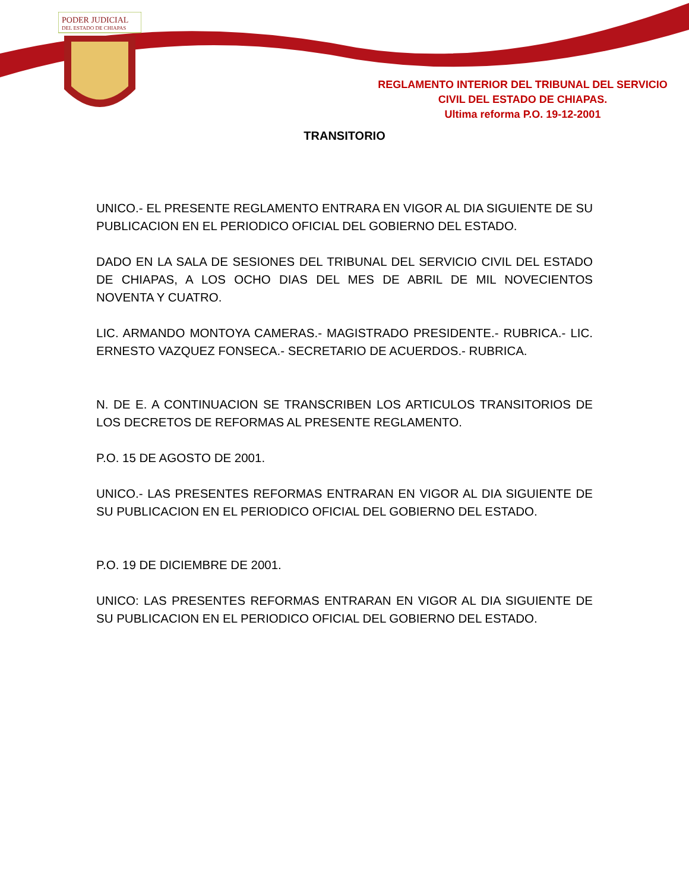PODER JUDICIAL
DEL ESTADO DE CHIAPAS
REGLAMENTO INTERIOR DEL TRIBUNAL DEL SERVICIO
CIVIL DEL ESTADO DE CHIAPAS.
Ultima reforma P.O. 19-12-2001
TRANSITORIO
UNICO.- EL PRESENTE REGLAMENTO ENTRARA EN VIGOR AL DIA SIGUIENTE DE SU PUBLICACION EN EL PERIODICO OFICIAL DEL GOBIERNO DEL ESTADO.
DADO EN LA SALA DE SESIONES DEL TRIBUNAL DEL SERVICIO CIVIL DEL ESTADO DE CHIAPAS, A LOS OCHO DIAS DEL MES DE ABRIL DE MIL NOVECIENTOS NOVENTA Y CUATRO.
LIC. ARMANDO MONTOYA CAMERAS.- MAGISTRADO PRESIDENTE.- RUBRICA.- LIC. ERNESTO VAZQUEZ FONSECA.- SECRETARIO DE ACUERDOS.- RUBRICA.
N. DE E. A CONTINUACION SE TRANSCRIBEN LOS ARTICULOS TRANSITORIOS DE LOS DECRETOS DE REFORMAS AL PRESENTE REGLAMENTO.
P.O. 15 DE AGOSTO DE 2001.
UNICO.- LAS PRESENTES REFORMAS ENTRARAN EN VIGOR AL DIA SIGUIENTE DE SU PUBLICACION EN EL PERIODICO OFICIAL DEL GOBIERNO DEL ESTADO.
P.O. 19 DE DICIEMBRE DE 2001.
UNICO: LAS PRESENTES REFORMAS ENTRARAN EN VIGOR AL DIA SIGUIENTE DE SU PUBLICACION EN EL PERIODICO OFICIAL DEL GOBIERNO DEL ESTADO.